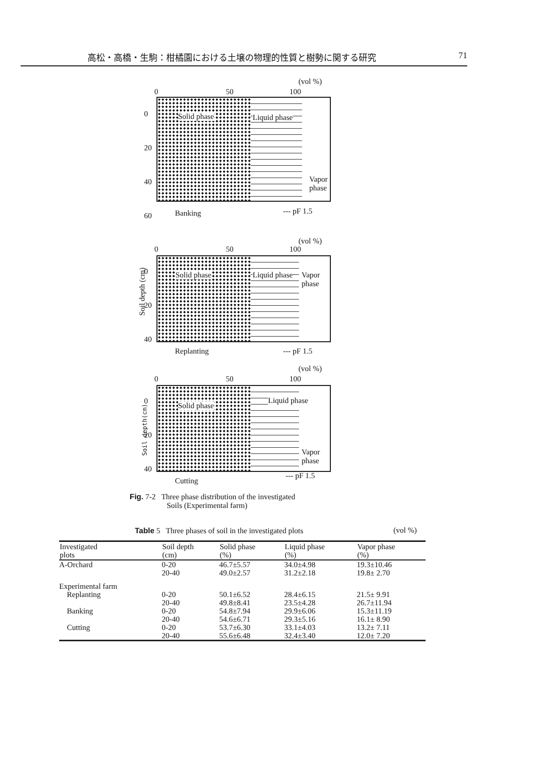高松・高橋・生駒：柑橘園における土壌の物理的性質と樹勢に関する研究 71
(vol %)
0 50 100
0
20
40
60
Solid phase Liquid phase
Vapor phase
Banking --- pF 1.5
(vol %)
0 50 100
Soil depth (cm)
0
20
40
Solid phase Liquid phase Vapor phase
Replanting --- pF 1.5
(vol %)
0 50 100
Soil depth(cm)
0
20
40
Solid phase
Liquid phase
Vapor phase
Cutting
--- pF 1.5
Fig. 7-2 Three phase distribution of the investigated
Soils (Experimental farm)
Table 5 Three phases of soil in the investigated plots (vol %)
| Investigated plots | Soil depth (cm) | Solid phase (%) | Liquid phase (%) | Vapor phase (%) |
| --- | --- | --- | --- | --- |
| A-Orchard | 0-20 | 46.7±5.57 | 34.0±4.98 | 19.3±10.46 |
| | 20-40 | 49.0±2.57 | 31.2±2.18 | 19.8± 2.70 |
| Experimental farm | | | | |
| Replanting | 0-20 | 50.1±6.52 | 28.4±6.15 | 21.5± 9.91 |
| | 20-40 | 49.8±8.41 | 23.5±4.28 | 26.7±11.94 |
| Banking | 0-20 | 54.8±7.94 | 29.9±6.06 | 15.3±11.19 |
| | 20-40 | 54.6±6.71 | 29.3±5.16 | 16.1± 8.90 |
| Cutting | 0-20 | 53.7±6.30 | 33.1±4.03 | 13.2± 7.11 |
| | 20-40 | 55.6±6.48 | 32.4±3.40 | 12.0± 7.20 |